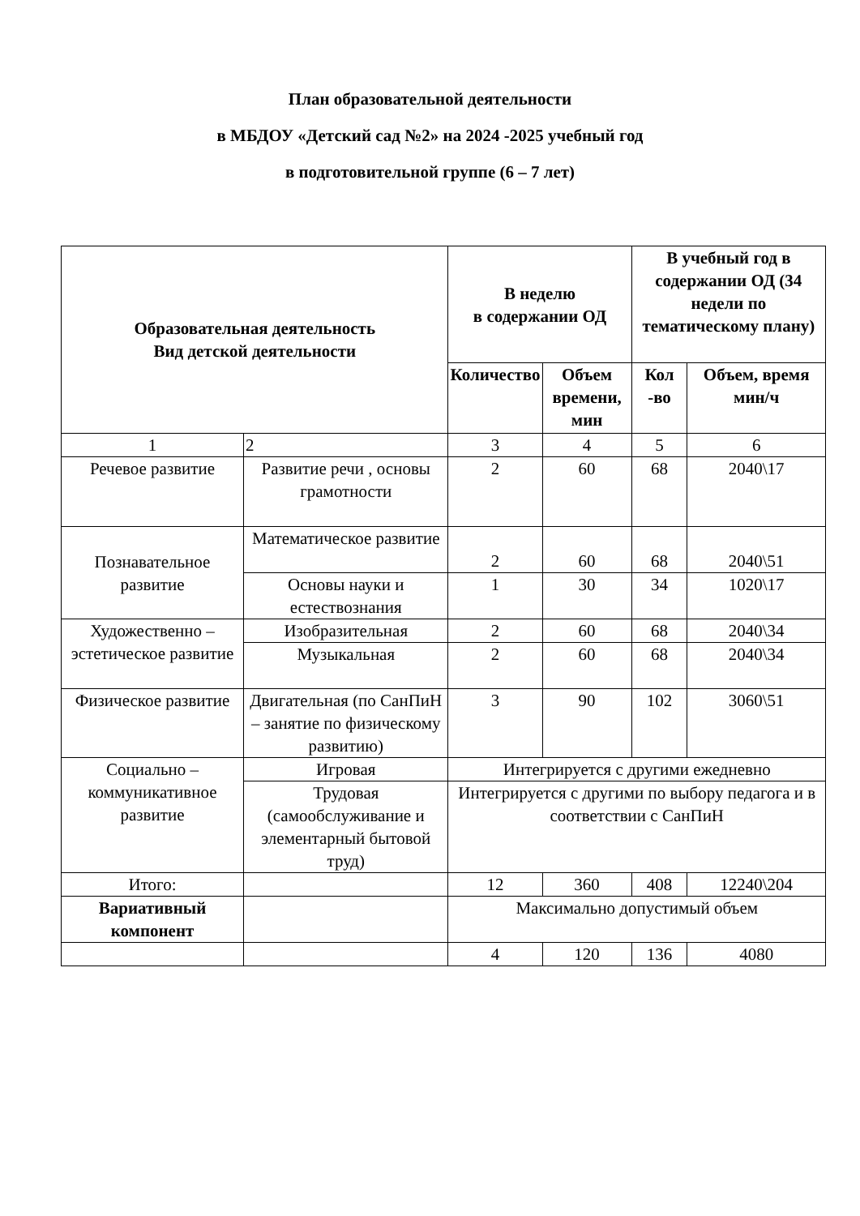План образовательной деятельности
в МБДОУ «Детский сад №2» на 2024 -2025 учебный год
в подготовительной группе (6 – 7 лет)
| Образовательная деятельность Вид детской деятельности | | В неделю в содержании ОД | | В учебный год в содержании ОД (34 недели по тематическому плану) | |
| --- | --- | --- | --- | --- | --- |
| | | Количество | Объем времени, мин | Кол -во | Объем, время мин/ч |
| 1 | 2 | 3 | 4 | 5 | 6 |
| Речевое развитие | Развитие речи , основы грамотности | 2 | 60 | 68 | 2040\17 |
| Познавательное развитие | Математическое развитие | 2 | 60 | 68 | 2040\51 |
| | Основы науки и естествознания | 1 | 30 | 34 | 1020\17 |
| Художественно – эстетическое развитие | Изобразительная | 2 | 60 | 68 | 2040\34 |
| | Музыкальная | 2 | 60 | 68 | 2040\34 |
| Физическое развитие | Двигательная (по СанПиН – занятие по физическому развитию) | 3 | 90 | 102 | 3060\51 |
| Социально – коммуникативное развитие | Игровая | Интегрируется с другими ежедневно | | | |
| | Трудовая (самообслуживание и элементарный бытовой труд) | Интегрируется с другими по выбору педагога и в соответствии с СанПиН | | | |
| Итого: | | 12 | 360 | 408 | 12240\204 |
| Вариативный компонент | | Максимально допустимый объем | | | |
| | | 4 | 120 | 136 | 4080 |